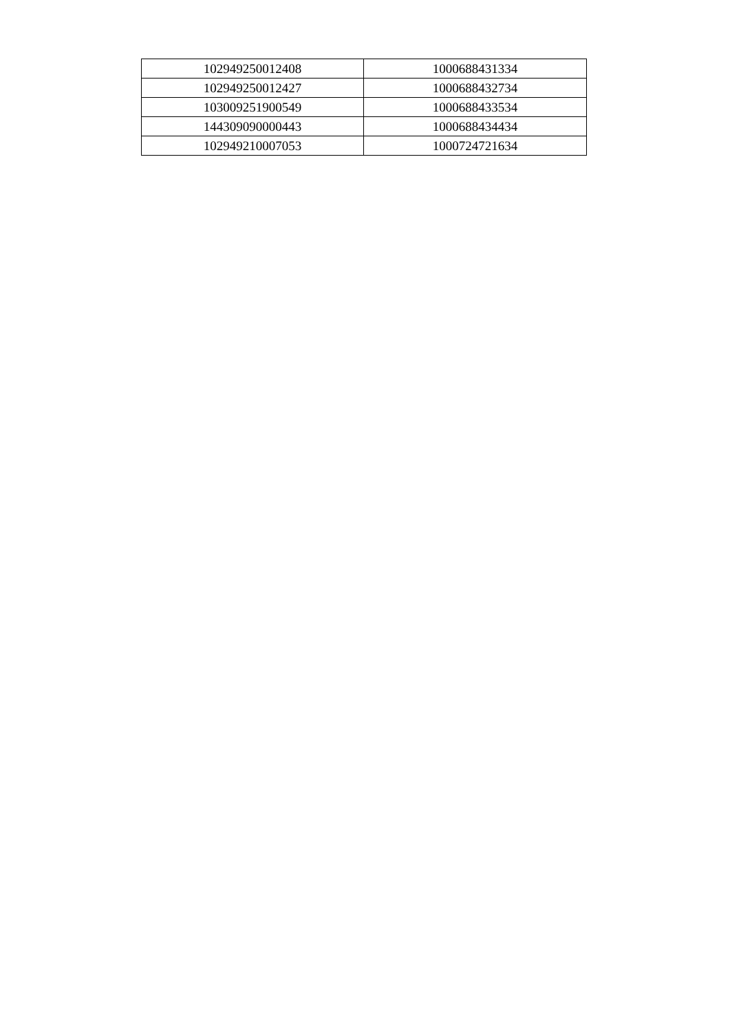| 102949250012408 | 1000688431334 |
| 102949250012427 | 1000688432734 |
| 103009251900549 | 1000688433534 |
| 144309090000443 | 1000688434434 |
| 102949210007053 | 1000724721634 |